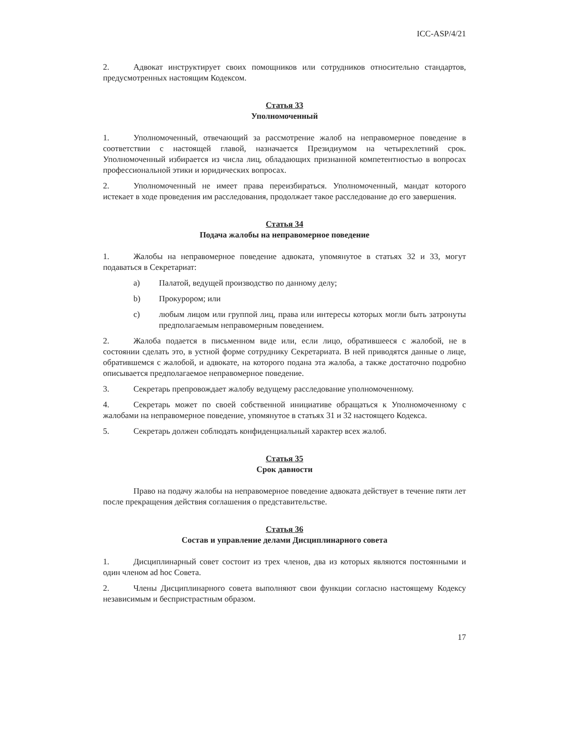ICC-ASP/4/21
2. Адвокат инструктирует своих помощников или сотрудников относительно стандартов, предусмотренных настоящим Кодексом.
Статья 33
Уполномоченный
1. Уполномоченный, отвечающий за рассмотрение жалоб на неправомерное поведение в соответствии с настоящей главой, назначается Президиумом на четырехлетний срок. Уполномоченный избирается из числа лиц, обладающих признанной компетентностью в вопросах профессиональной этики и юридических вопросах.
2. Уполномоченный не имеет права переизбираться. Уполномоченный, мандат которого истекает в ходе проведения им расследования, продолжает такое расследование до его завершения.
Статья 34
Подача жалобы на неправомерное поведение
1. Жалобы на неправомерное поведение адвоката, упомянутое в статьях 32 и 33, могут подаваться в Секретариат:
a) Палатой, ведущей производство по данному делу;
b) Прокурором; или
c) любым лицом или группой лиц, права или интересы которых могли быть затронуты предполагаемым неправомерным поведением.
2. Жалоба подается в письменном виде или, если лицо, обратившееся с жалобой, не в состоянии сделать это, в устной форме сотруднику Секретариата. В ней приводятся данные о лице, обратившемся с жалобой, и адвокате, на которого подана эта жалоба, а также достаточно подробно описывается предполагаемое неправомерное поведение.
3. Секретарь препровождает жалобу ведущему расследование уполномоченному.
4. Секретарь может по своей собственной инициативе обращаться к Уполномоченному с жалобами на неправомерное поведение, упомянутое в статьях 31 и 32 настоящего Кодекса.
5. Секретарь должен соблюдать конфиденциальный характер всех жалоб.
Статья 35
Срок давности
Право на подачу жалобы на неправомерное поведение адвоката действует в течение пяти лет после прекращения действия соглашения о представительстве.
Статья 36
Состав и управление делами Дисциплинарного совета
1. Дисциплинарный совет состоит из трех членов, два из которых являются постоянными и один членом ad hoc Совета.
2. Члены Дисциплинарного совета выполняют свои функции согласно настоящему Кодексу независимым и беспристрастным образом.
17